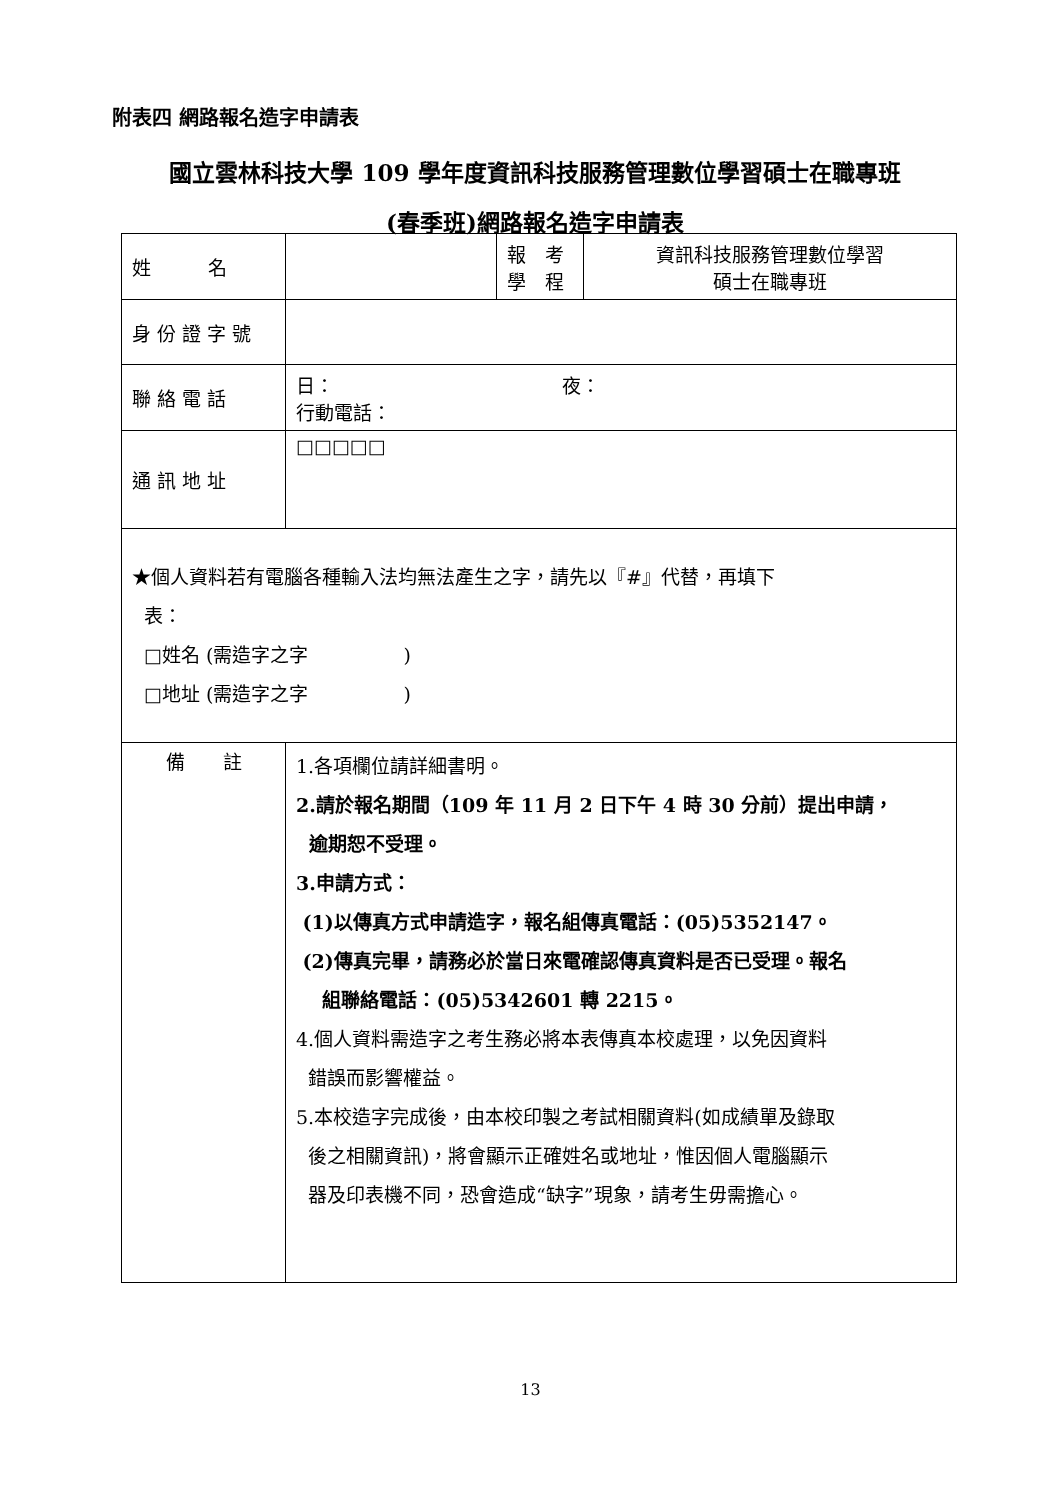附表四 網路報名造字申請表
國立雲林科技大學 109 學年度資訊科技服務管理數位學習碩士在職專班
(春季班)網路報名造字申請表
| 姓 名 | | 報 考 學 程 | 資訊科技服務管理數位學習 碩士在職專班 |
| 身 份 證 字 號 | | | |
| 聯 絡 電 話 | 日： 夜： 行動電話： | | |
| 通 訊 地 址 | □□□□□ | | |
| ★個人資料若有電腦各種輸入法均無法產生之字，請先以『#』代替，再填下 表： □姓名 (需造字之字 ) □地址 (需造字之字 ) | | | |
| 備 註 | 1.各項欄位請詳細書明。 2.請於報名期間（109 年 11 月 2 日下午 4 時 30 分前）提出申請， 逾期恕不受理。 3.申請方式： (1)以傳真方式申請造字，報名組傳真電話：(05)5352147。 (2)傳真完畢，請務必於當日來電確認傳真資料是否已受理。報名 組聯絡電話：(05)5342601 轉 2215。 4.個人資料需造字之考生務必將本表傳真本校處理，以免因資料 錯誤而影響權益。 5.本校造字完成後，由本校印製之考試相關資料(如成績單及錄取 後之相關資訊)，將會顯示正確姓名或地址，惟因個人電腦顯示 器及印表機不同，恐會造成“缺字”現象，請考生毋需擔心。 | | |
13